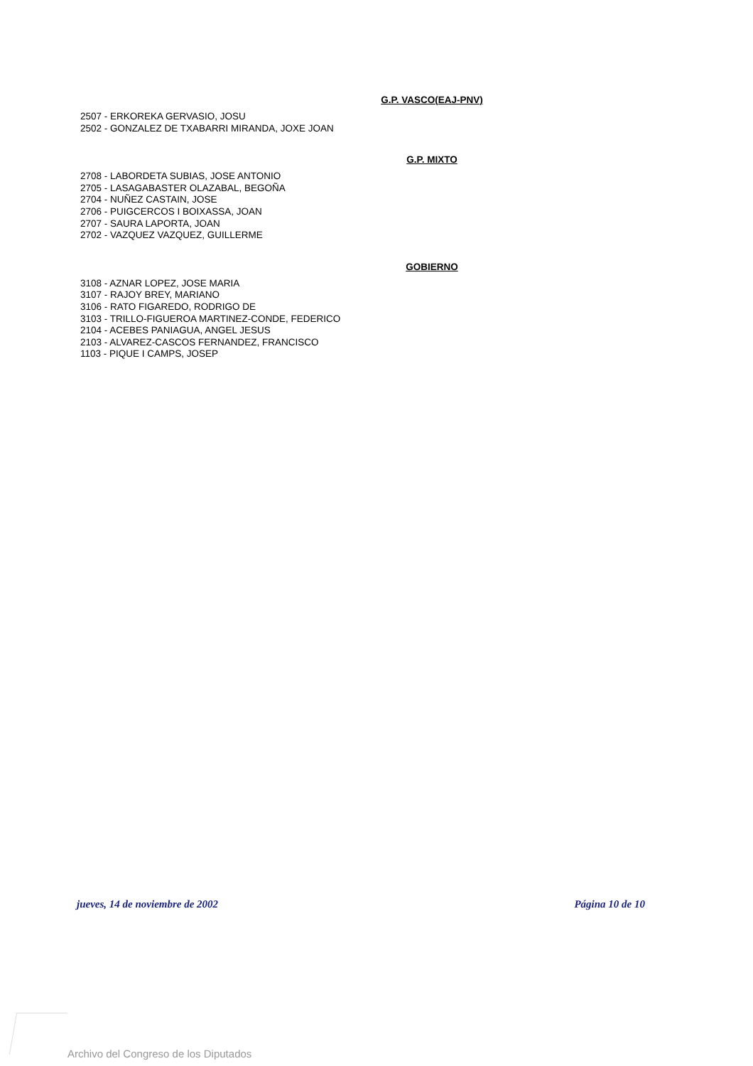G.P. VASCO(EAJ-PNV)
2507 - ERKOREKA GERVASIO, JOSU
2502 - GONZALEZ DE TXABARRI MIRANDA, JOXE JOAN
G.P. MIXTO
2708 - LABORDETA SUBIAS, JOSE ANTONIO
2705 - LASAGABASTER OLAZABAL, BEGOÑA
2704 - NUÑEZ CASTAIN, JOSE
2706 - PUIGCERCOS I BOIXASSA, JOAN
2707 - SAURA LAPORTA, JOAN
2702 - VAZQUEZ VAZQUEZ, GUILLERME
GOBIERNO
3108 - AZNAR LOPEZ, JOSE MARIA
3107 - RAJOY BREY, MARIANO
3106 - RATO FIGAREDO, RODRIGO DE
3103 - TRILLO-FIGUEROA MARTINEZ-CONDE, FEDERICO
2104 - ACEBES PANIAGUA, ANGEL JESUS
2103 - ALVAREZ-CASCOS FERNANDEZ, FRANCISCO
1103 - PIQUE I CAMPS, JOSEP
jueves, 14 de noviembre de 2002 Página 10 de 10
Archivo del Congreso de los Diputados